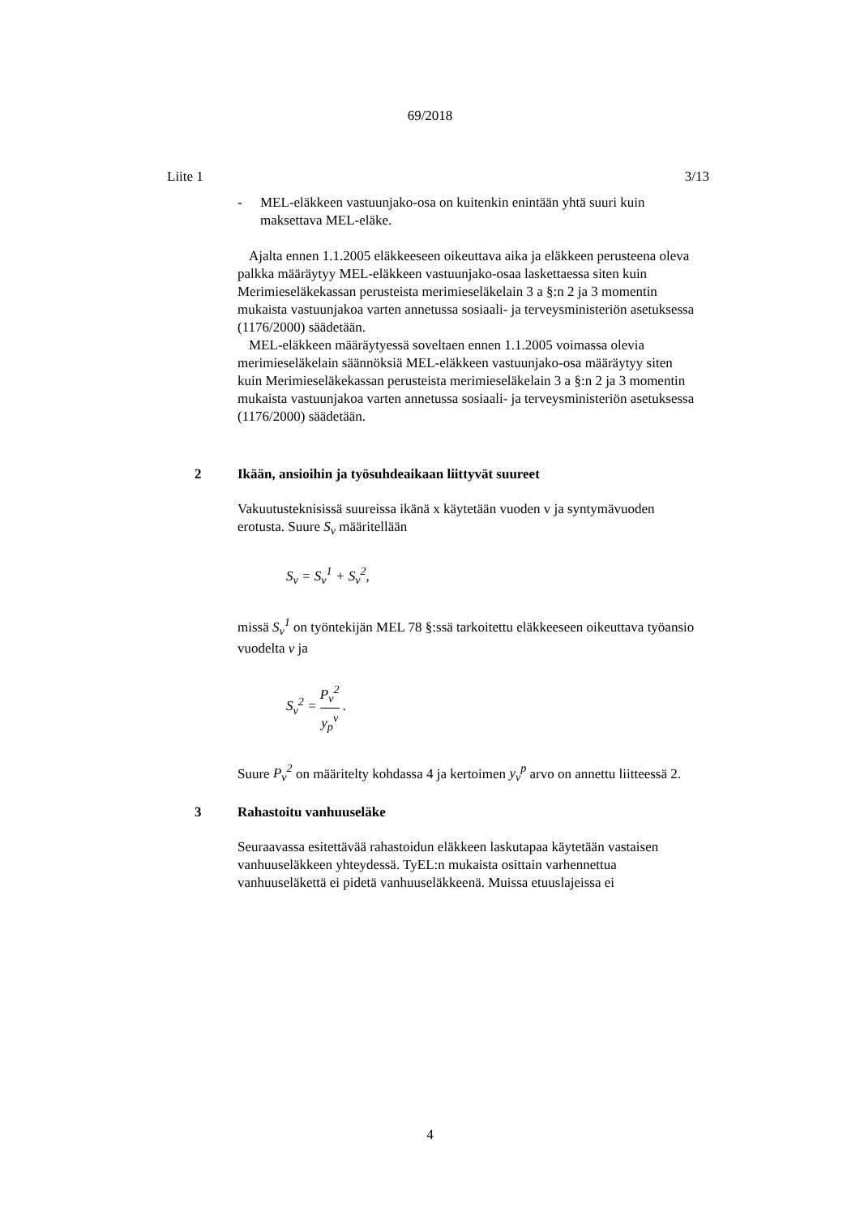69/2018
Liite 1 3/13
- MEL-eläkkeen vastuunjako-osa on kuitenkin enintään yhtä suuri kuin maksettava MEL-eläke.
Ajalta ennen 1.1.2005 eläkkeeseen oikeuttava aika ja eläkkeen perusteena oleva palkka määräytyy MEL-eläkkeen vastuunjako-osaa laskettaessa siten kuin Merimieseläkekassan perusteista merimieseläkelain 3 a §:n 2 ja 3 momentin mukaista vastuunjakoa varten annetussa sosiaali- ja terveysministeriön asetuksessa (1176/2000) säädetään.
MEL-eläkkeen määräytyessä soveltaen ennen 1.1.2005 voimassa olevia merimieseläkelain säännöksiä MEL-eläkkeen vastuunjako-osa määräytyy siten kuin Merimieseläkekassan perusteista merimieseläkelain 3 a §:n 2 ja 3 momentin mukaista vastuunjakoa varten annetussa sosiaali- ja terveysministeriön asetuksessa (1176/2000) säädetään.
2 Ikään, ansioihin ja työsuhdeaikaan liittyvät suureet
Vakuutusteknisissä suureissa ikänä x käytetään vuoden v ja syntymävuoden erotusta. Suure S<sub>v</sub> määritellään
S<sub>v</sub> = S<sub>v</sub><sup>1</sup> + S<sub>v</sub><sup>2</sup>,
missä S<sub>v</sub><sup>1</sup> on työntekijän MEL 78 §:ssä tarkoitettu eläkkeeseen oikeuttava työansio vuodelta v ja
S<sub>v</sub><sup>2</sup> = P<sub>v</sub><sup>2</sup> y<sub>p</sub><sup>v</sup> .
Suure P<sub>v</sub><sup>2</sup> on määritelty kohdassa 4 ja kertoimen y<sub>v</sub><sup>p</sup> arvo on annettu liitteessä 2.
3 Rahastoitu vanhuuseläke
Seuraavassa esitettävää rahastoidun eläkkeen laskutapaa käytetään vastaisen vanhuuseläkkeen yhteydessä. TyEL:n mukaista osittain varhennettua vanhuuseläkettä ei pidetä vanhuuseläkkeenä. Muissa etuuslajeissa ei
4